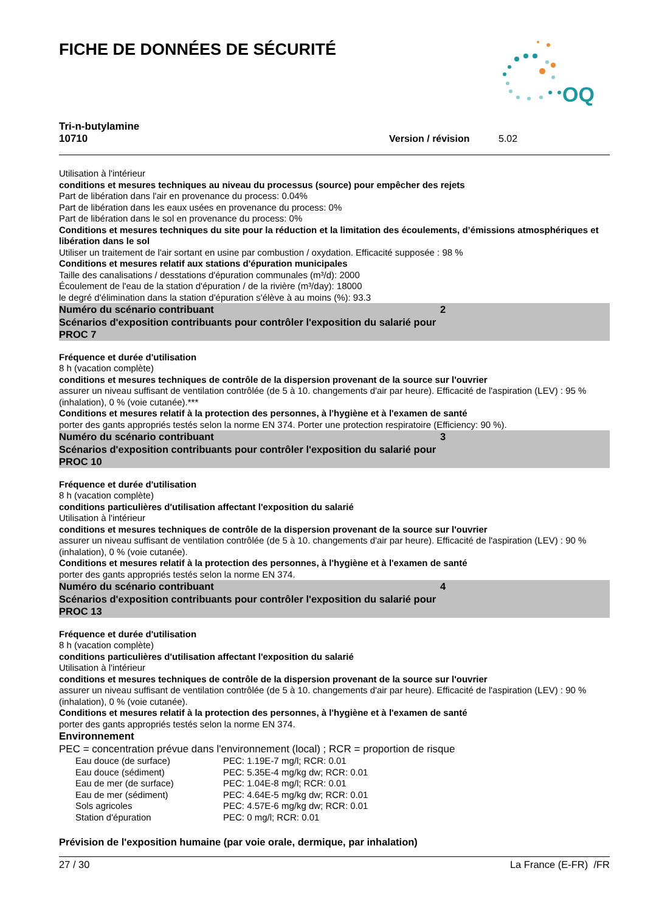FICHE DE DONNÉES DE SÉCURITÉ
OQ
Tri-n-butylamine
10710 Version / révision 5.02
Utilisation à l'intérieur
conditions et mesures techniques au niveau du processus (source) pour empêcher des rejets
Part de libération dans l'air en provenance du process: 0.04%
Part de libération dans les eaux usées en provenance du process: 0%
Part de libération dans le sol en provenance du process: 0%
Conditions et mesures techniques du site pour la réduction et la limitation des écoulements, d’émissions atmosphériques et libération dans le sol
Utiliser un traitement de l'air sortant en usine par combustion / oxydation. Efficacité supposée : 98 %
Conditions et mesures relatif aux stations d'épuration municipales
Taille des canalisations / desstations d'épuration communales (m³/d): 2000
Écoulement de l'eau de la station d'épuration / de la rivière (m³/day): 18000
le degré d'élimination dans la station d'épuration s'élève à au moins (%): 93.3
Numéro du scénario contribuant 2
Scénarios d'exposition contribuants pour contrôler l'exposition du salarié pour
PROC 7
Fréquence et durée d'utilisation
8 h (vacation complète)
conditions et mesures techniques de contrôle de la dispersion provenant de la source sur l'ouvrier
assurer un niveau suffisant de ventilation contrôlée (de 5 à 10. changements d'air par heure). Efficacité de l'aspiration (LEV) : 95 % (inhalation), 0 % (voie cutanée).***
Conditions et mesures relatif à la protection des personnes, à l'hygiène et à l'examen de santé
porter des gants appropriés testés selon la norme EN 374. Porter une protection respiratoire (Efficiency: 90 %).
Numéro du scénario contribuant 3
Scénarios d'exposition contribuants pour contrôler l'exposition du salarié pour
PROC 10
Fréquence et durée d'utilisation
8 h (vacation complète)
conditions particulières d'utilisation affectant l'exposition du salarié
Utilisation à l'intérieur
conditions et mesures techniques de contrôle de la dispersion provenant de la source sur l'ouvrier
assurer un niveau suffisant de ventilation contrôlée (de 5 à 10. changements d'air par heure). Efficacité de l'aspiration (LEV) : 90 % (inhalation), 0 % (voie cutanée).
Conditions et mesures relatif à la protection des personnes, à l'hygiène et à l'examen de santé
porter des gants appropriés testés selon la norme EN 374.
Numéro du scénario contribuant 4
Scénarios d'exposition contribuants pour contrôler l'exposition du salarié pour
PROC 13
Fréquence et durée d'utilisation
8 h (vacation complète)
conditions particulières d'utilisation affectant l'exposition du salarié
Utilisation à l'intérieur
conditions et mesures techniques de contrôle de la dispersion provenant de la source sur l'ouvrier
assurer un niveau suffisant de ventilation contrôlée (de 5 à 10. changements d'air par heure). Efficacité de l'aspiration (LEV) : 90 % (inhalation), 0 % (voie cutanée).
Conditions et mesures relatif à la protection des personnes, à l'hygiène et à l'examen de santé
porter des gants appropriés testés selon la norme EN 374.
Environnement
PEC = concentration prévue dans l'environnement (local) ; RCR = proportion de risque
| Eau douce (de surface) | PEC: 1.19E-7 mg/l; RCR: 0.01 |
| Eau douce (sédiment) | PEC: 5.35E-4 mg/kg dw; RCR: 0.01 |
| Eau de mer (de surface) | PEC: 1.04E-8 mg/l; RCR: 0.01 |
| Eau de mer (sédiment) | PEC: 4.64E-5 mg/kg dw; RCR: 0.01 |
| Sols agricoles | PEC: 4.57E-6 mg/kg dw; RCR: 0.01 |
| Station d'épuration | PEC: 0 mg/l; RCR: 0.01 |
Prévision de l'exposition humaine (par voie orale, dermique, par inhalation)
27 / 30 La France (E-FR) /FR